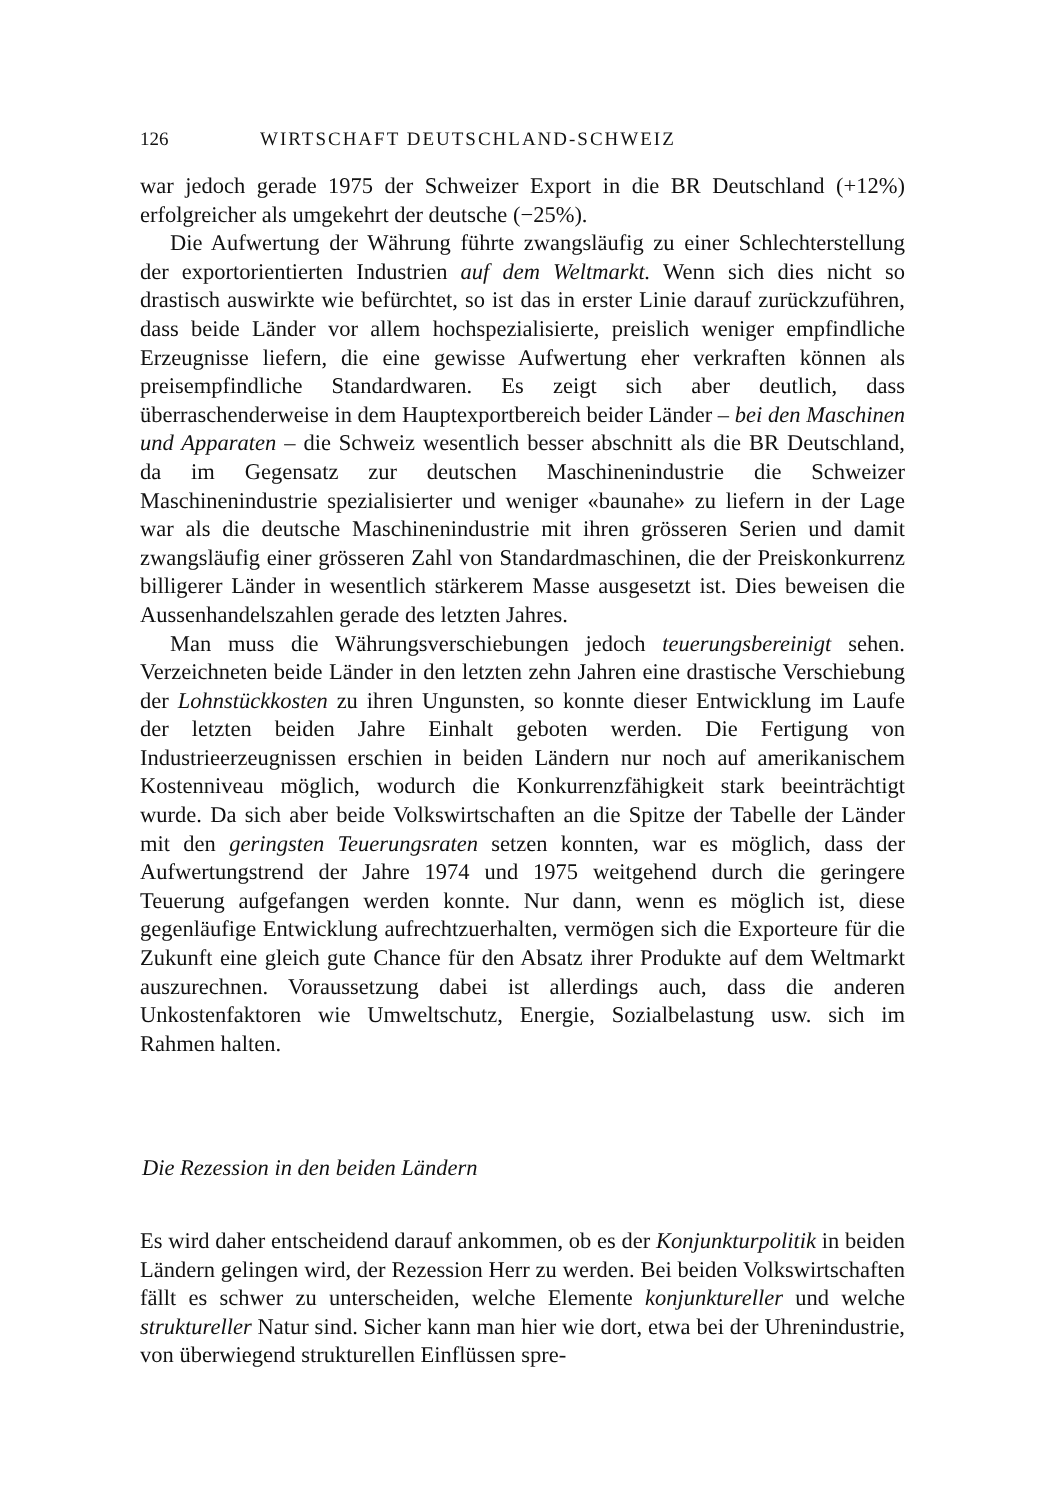126 WIRTSCHAFT DEUTSCHLAND-SCHWEIZ
war jedoch gerade 1975 der Schweizer Export in die BR Deutschland (+12%) erfolgreicher als umgekehrt der deutsche (−25%).
Die Aufwertung der Währung führte zwangsläufig zu einer Schlechterstellung der exportorientierten Industrien auf dem Weltmarkt. Wenn sich dies nicht so drastisch auswirkte wie befürchtet, so ist das in erster Linie darauf zurückzuführen, dass beide Länder vor allem hochspezialisierte, preislich weniger empfindliche Erzeugnisse liefern, die eine gewisse Aufwertung eher verkraften können als preisempfindliche Standardwaren. Es zeigt sich aber deutlich, dass überraschenderweise in dem Hauptexportbereich beider Länder – bei den Maschinen und Apparaten – die Schweiz wesentlich besser abschnitt als die BR Deutschland, da im Gegensatz zur deutschen Maschinenindustrie die Schweizer Maschinenindustrie spezialisierter und weniger «baunahe» zu liefern in der Lage war als die deutsche Maschinenindustrie mit ihren grösseren Serien und damit zwangsläufig einer grösseren Zahl von Standardmaschinen, die der Preiskonkurrenz billigerer Länder in wesentlich stärkerem Masse ausgesetzt ist. Dies beweisen die Aussenhandelszahlen gerade des letzten Jahres.
Man muss die Währungsverschiebungen jedoch teuerungsbereinigt sehen. Verzeichneten beide Länder in den letzten zehn Jahren eine drastische Verschiebung der Lohnstückkosten zu ihren Ungunsten, so konnte dieser Entwicklung im Laufe der letzten beiden Jahre Einhalt geboten werden. Die Fertigung von Industrieerzeugnissen erschien in beiden Ländern nur noch auf amerikanischem Kostenniveau möglich, wodurch die Konkurrenzfähigkeit stark beeinträchtigt wurde. Da sich aber beide Volkswirtschaften an die Spitze der Tabelle der Länder mit den geringsten Teuerungsraten setzen konnten, war es möglich, dass der Aufwertungstrend der Jahre 1974 und 1975 weitgehend durch die geringere Teuerung aufgefangen werden konnte. Nur dann, wenn es möglich ist, diese gegenläufige Entwicklung aufrechtzuerhalten, vermögen sich die Exporteure für die Zukunft eine gleich gute Chance für den Absatz ihrer Produkte auf dem Weltmarkt auszurechnen. Voraussetzung dabei ist allerdings auch, dass die anderen Unkostenfaktoren wie Umweltschutz, Energie, Sozialbelastung usw. sich im Rahmen halten.
Die Rezession in den beiden Ländern
Es wird daher entscheidend darauf ankommen, ob es der Konjunkturpolitik in beiden Ländern gelingen wird, der Rezession Herr zu werden. Bei beiden Volkswirtschaften fällt es schwer zu unterscheiden, welche Elemente konjunktureller und welche struktureller Natur sind. Sicher kann man hier wie dort, etwa bei der Uhrenindustrie, von überwiegend strukturellen Einflüssen spre-